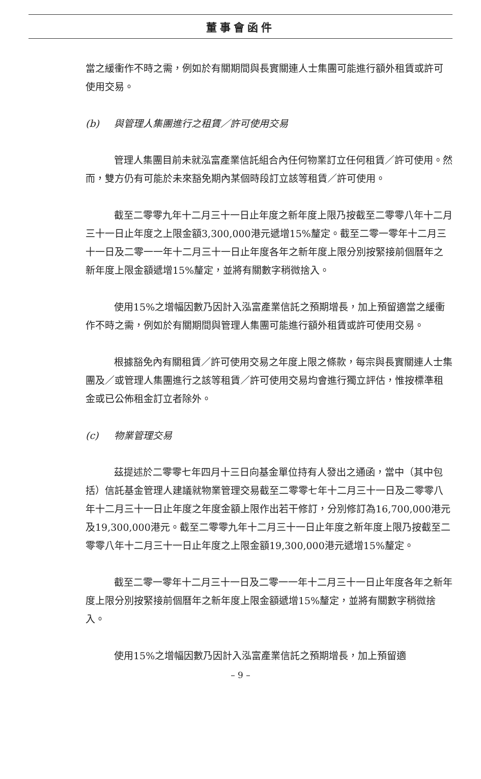董事會函件
當之緩衝作不時之需，例如於有關期間與長實關連人士集團可能進行額外租賃或許可使用交易。
(b) 與管理人集團進行之租賃／許可使用交易
管理人集團目前未就泓富產業信託組合內任何物業訂立任何租賃／許可使用。然而，雙方仍有可能於未來豁免期內某個時段訂立該等租賃／許可使用。
截至二零零九年十二月三十一日止年度之新年度上限乃按截至二零零八年十二月三十一日止年度之上限金額3,300,000港元遞增15%釐定。截至二零一零年十二月三十一日及二零一一年十二月三十一日止年度各年之新年度上限分別按緊接前個曆年之新年度上限金額遞增15%釐定，並將有關數字稍微捨入。
使用15%之增幅因數乃因計入泓富產業信託之預期增長，加上預留適當之緩衝作不時之需，例如於有關期間與管理人集團可能進行額外租賃或許可使用交易。
根據豁免內有關租賃／許可使用交易之年度上限之條款，每宗與長實關連人士集團及／或管理人集團進行之該等租賃／許可使用交易均會進行獨立評估，惟按標準租金或已公佈租金訂立者除外。
(c) 物業管理交易
茲提述於二零零七年四月十三日向基金單位持有人發出之通函，當中（其中包括）信託基金管理人建議就物業管理交易截至二零零七年十二月三十一日及二零零八年十二月三十一日止年度之年度金額上限作出若干修訂，分別修訂為16,700,000港元及19,300,000港元。截至二零零九年十二月三十一日止年度之新年度上限乃按截至二零零八年十二月三十一日止年度之上限金額19,300,000港元遞增15%釐定。
截至二零一零年十二月三十一日及二零一一年十二月三十一日止年度各年之新年度上限分別按緊接前個曆年之新年度上限金額遞增15%釐定，並將有關數字稍微捨入。
使用15%之增幅因數乃因計入泓富產業信託之預期增長，加上預留適
– 9 –